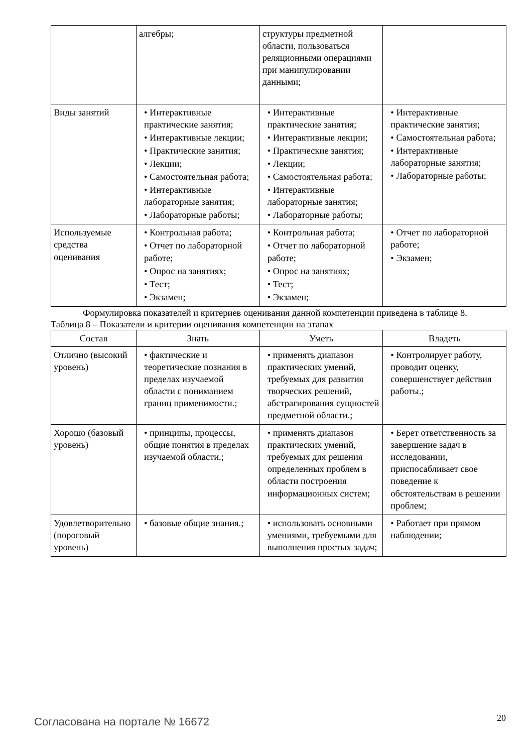| | алгебры; | структуры предметной области, пользоваться реляционными операциями при манипулировании данными; | |
| Виды занятий | • Интерактивные практические занятия; • Интерактивные лекции; • Практические занятия; • Лекции; • Самостоятельная работа; • Интерактивные лабораторные занятия; • Лабораторные работы; | • Интерактивные практические занятия; • Интерактивные лекции; • Практические занятия; • Лекции; • Самостоятельная работа; • Интерактивные лабораторные занятия; • Лабораторные работы; | • Интерактивные практические занятия; • Самостоятельная работа; • Интерактивные лабораторные занятия; • Лабораторные работы; |
| Используемые средства оценивания | • Контрольная работа; • Отчет по лабораторной работе; • Опрос на занятиях; • Тест; • Экзамен; | • Контрольная работа; • Отчет по лабораторной работе; • Опрос на занятиях; • Тест; • Экзамен; | • Отчет по лабораторной работе; • Экзамен; |
Формулировка показателей и критериев оценивания данной компетенции приведена в таблице 8.
Таблица 8 – Показатели и критерии оценивания компетенции на этапах
| Состав | Знать | Уметь | Владеть |
| --- | --- | --- | --- |
| Отлично (высокий уровень) | • фактические и теоретические познания в пределах изучаемой области с пониманием границ применимости.; | • применять диапазон практических умений, требуемых для развития творческих решений, абстрагирования сущностей предметной области.; | • Контролирует работу, проводит оценку, совершенствует действия работы.; |
| Хорошо (базовый уровень) | • принципы, процессы, общие понятия в пределах изучаемой области.; | • применять диапазон практических умений, требуемых для решения определенных проблем в области построения информационных систем; | • Берет ответственность за завершение задач в исследовании, приспосабливает свое поведение к обстоятельствам в решении проблем; |
| Удовлетворительно (пороговый уровень) | • базовые общие знания.; | • использовать основными умениями, требуемыми для выполнения простых задач; | • Работает при прямом наблюдении; |
Согласована на портале № 16672 20